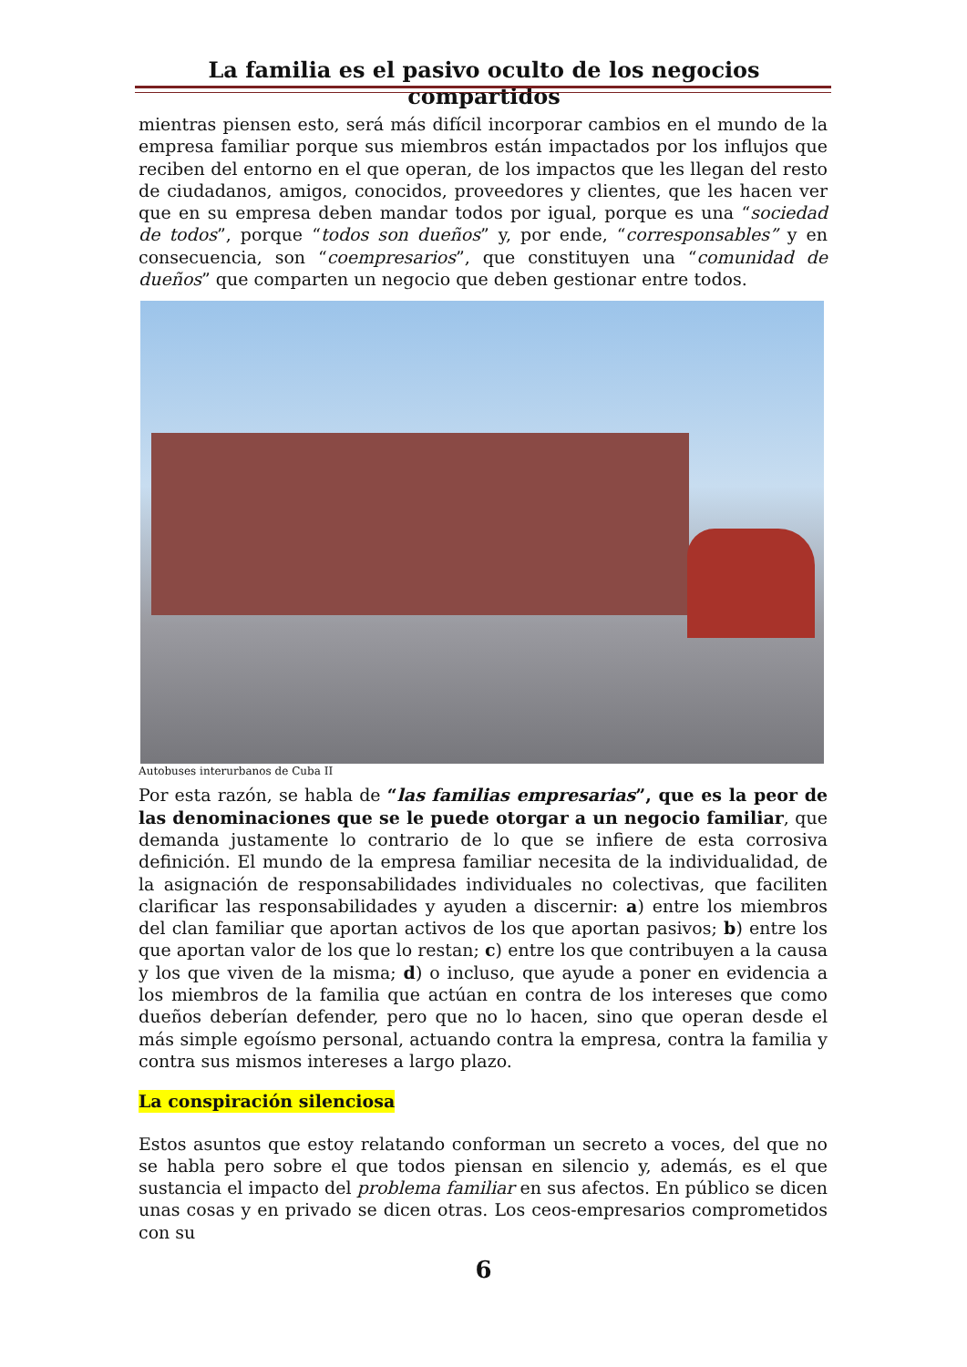La familia es el pasivo oculto de los negocios compartidos
mientras piensen esto, será más difícil incorporar cambios en el mundo de la empresa familiar porque sus miembros están impactados por los influjos que reciben del entorno en el que operan, de los impactos que les llegan del resto de ciudadanos, amigos, conocidos, proveedores y clientes, que les hacen ver que en su empresa deben mandar todos por igual, porque es una “sociedad de todos”, porque “todos son dueños” y, por ende, “corresponsables” y en consecuencia, son “coempresarios”, que constituyen una “comunidad de dueños” que comparten un negocio que deben gestionar entre todos.
Autobuses interurbanos de Cuba II
Por esta razón, se habla de “las familias empresarias”, que es la peor de las denominaciones que se le puede otorgar a un negocio familiar, que demanda justamente lo contrario de lo que se infiere de esta corrosiva definición. El mundo de la empresa familiar necesita de la individualidad, de la asignación de responsabilidades individuales no colectivas, que faciliten clarificar las responsabilidades y ayuden a discernir: a) entre los miembros del clan familiar que aportan activos de los que aportan pasivos; b) entre los que aportan valor de los que lo restan; c) entre los que contribuyen a la causa y los que viven de la misma; d) o incluso, que ayude a poner en evidencia a los miembros de la familia que actúan en contra de los intereses que como dueños deberían defender, pero que no lo hacen, sino que operan desde el más simple egoísmo personal, actuando contra la empresa, contra la familia y contra sus mismos intereses a largo plazo.
La conspiración silenciosa
Estos asuntos que estoy relatando conforman un secreto a voces, del que no se habla pero sobre el que todos piensan en silencio y, además, es el que sustancia el impacto del problema familiar en sus afectos. En público se dicen unas cosas y en privado se dicen otras. Los ceos-empresarios comprometidos con su
6